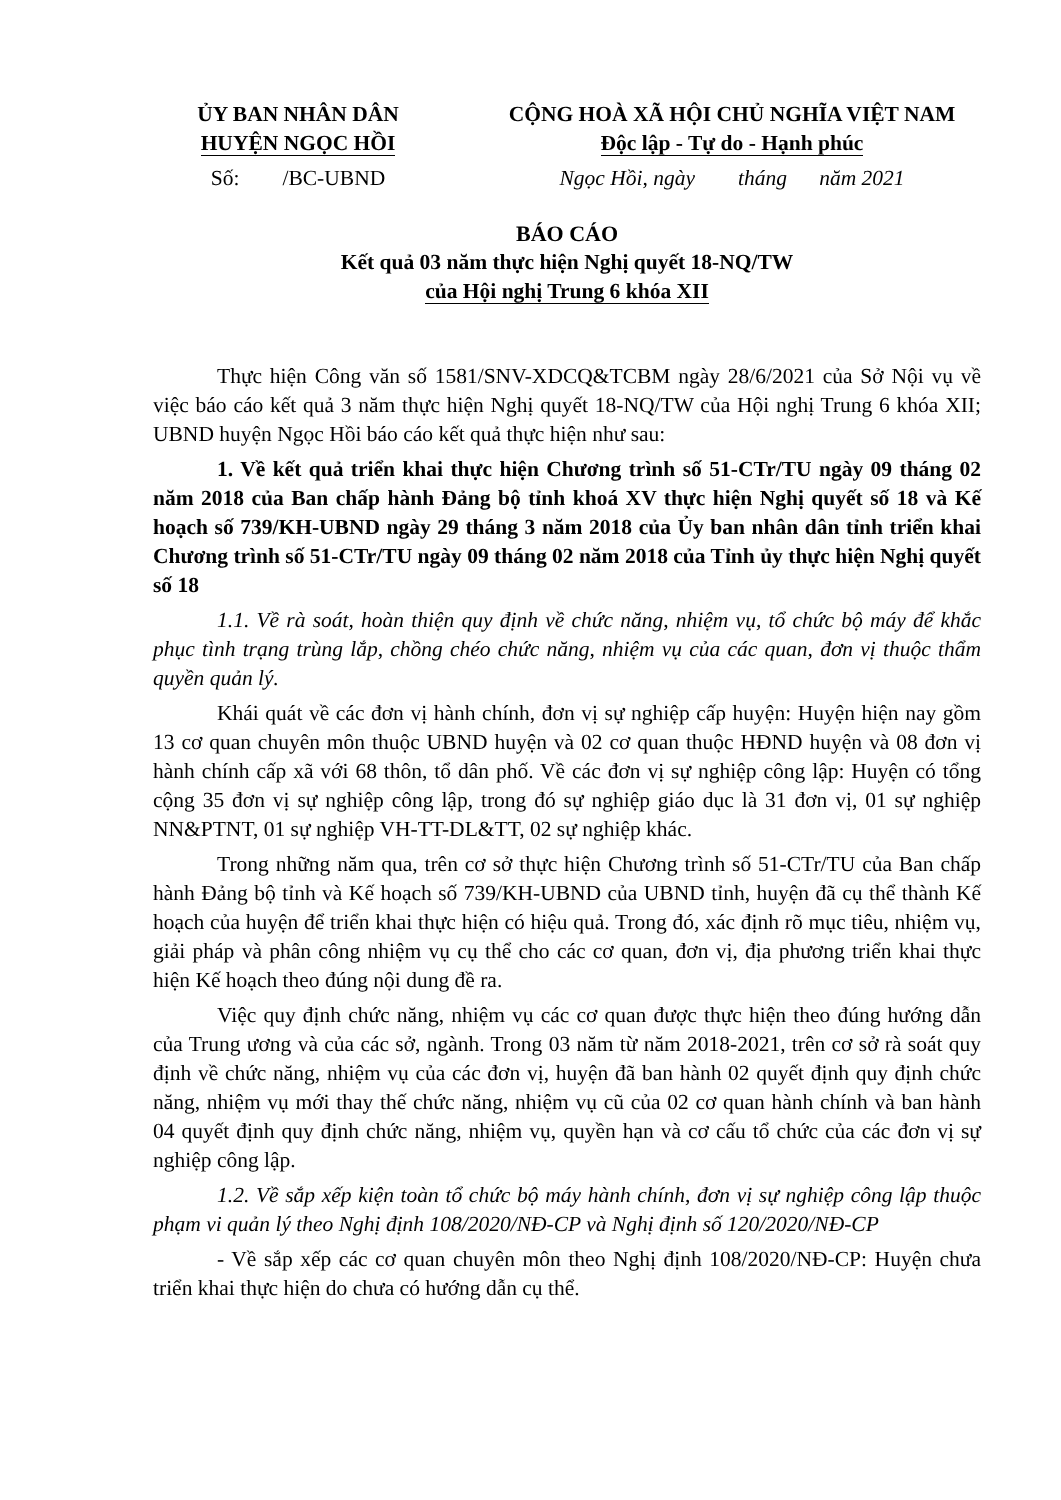ỦY BAN NHÂN DÂN
HUYỆN NGỌC HỒI
CỘNG HOÀ XÃ HỘI CHỦ NGHĨA VIỆT NAM
Độc lập - Tự do - Hạnh phúc
Số: /BC-UBND Ngọc Hồi, ngày tháng năm 2021
BÁO CÁO
Kết quả 03 năm thực hiện Nghị quyết 18-NQ/TW
của Hội nghị Trung 6 khóa XII
Thực hiện Công văn số 1581/SNV-XDCQ&TCBM ngày 28/6/2021 của Sở Nội vụ về việc báo cáo kết quả 3 năm thực hiện Nghị quyết 18-NQ/TW của Hội nghị Trung 6 khóa XII; UBND huyện Ngọc Hồi báo cáo kết quả thực hiện như sau:
1. Về kết quả triển khai thực hiện Chương trình số 51-CTr/TU ngày 09 tháng 02 năm 2018 của Ban chấp hành Đảng bộ tỉnh khoá XV thực hiện Nghị quyết số 18 và Kế hoạch số 739/KH-UBND ngày 29 tháng 3 năm 2018 của Ủy ban nhân dân tỉnh triển khai Chương trình số 51-CTr/TU ngày 09 tháng 02 năm 2018 của Tỉnh ủy thực hiện Nghị quyết số 18
1.1. Về rà soát, hoàn thiện quy định về chức năng, nhiệm vụ, tổ chức bộ máy để khắc phục tình trạng trùng lắp, chồng chéo chức năng, nhiệm vụ của các quan, đơn vị thuộc thẩm quyền quản lý.
Khái quát về các đơn vị hành chính, đơn vị sự nghiệp cấp huyện: Huyện hiện nay gồm 13 cơ quan chuyên môn thuộc UBND huyện và 02 cơ quan thuộc HĐND huyện và 08 đơn vị hành chính cấp xã với 68 thôn, tổ dân phố. Về các đơn vị sự nghiệp công lập: Huyện có tổng cộng 35 đơn vị sự nghiệp công lập, trong đó sự nghiệp giáo dục là 31 đơn vị, 01 sự nghiệp NN&PTNT, 01 sự nghiệp VH-TT-DL&TT, 02 sự nghiệp khác.
Trong những năm qua, trên cơ sở thực hiện Chương trình số 51-CTr/TU của Ban chấp hành Đảng bộ tỉnh và Kế hoạch số 739/KH-UBND của UBND tỉnh, huyện đã cụ thể thành Kế hoạch của huyện để triển khai thực hiện có hiệu quả. Trong đó, xác định rõ mục tiêu, nhiệm vụ, giải pháp và phân công nhiệm vụ cụ thể cho các cơ quan, đơn vị, địa phương triển khai thực hiện Kế hoạch theo đúng nội dung đề ra.
Việc quy định chức năng, nhiệm vụ các cơ quan được thực hiện theo đúng hướng dẫn của Trung ương và của các sở, ngành. Trong 03 năm từ năm 2018-2021, trên cơ sở rà soát quy định về chức năng, nhiệm vụ của các đơn vị, huyện đã ban hành 02 quyết định quy định chức năng, nhiệm vụ mới thay thế chức năng, nhiệm vụ cũ của 02 cơ quan hành chính và ban hành 04 quyết định quy định chức năng, nhiệm vụ, quyền hạn và cơ cấu tổ chức của các đơn vị sự nghiệp công lập.
1.2. Về sắp xếp kiện toàn tổ chức bộ máy hành chính, đơn vị sự nghiệp công lập thuộc phạm vi quản lý theo Nghị định 108/2020/NĐ-CP và Nghị định số 120/2020/NĐ-CP
- Về sắp xếp các cơ quan chuyên môn theo Nghị định 108/2020/NĐ-CP: Huyện chưa triển khai thực hiện do chưa có hướng dẫn cụ thể.